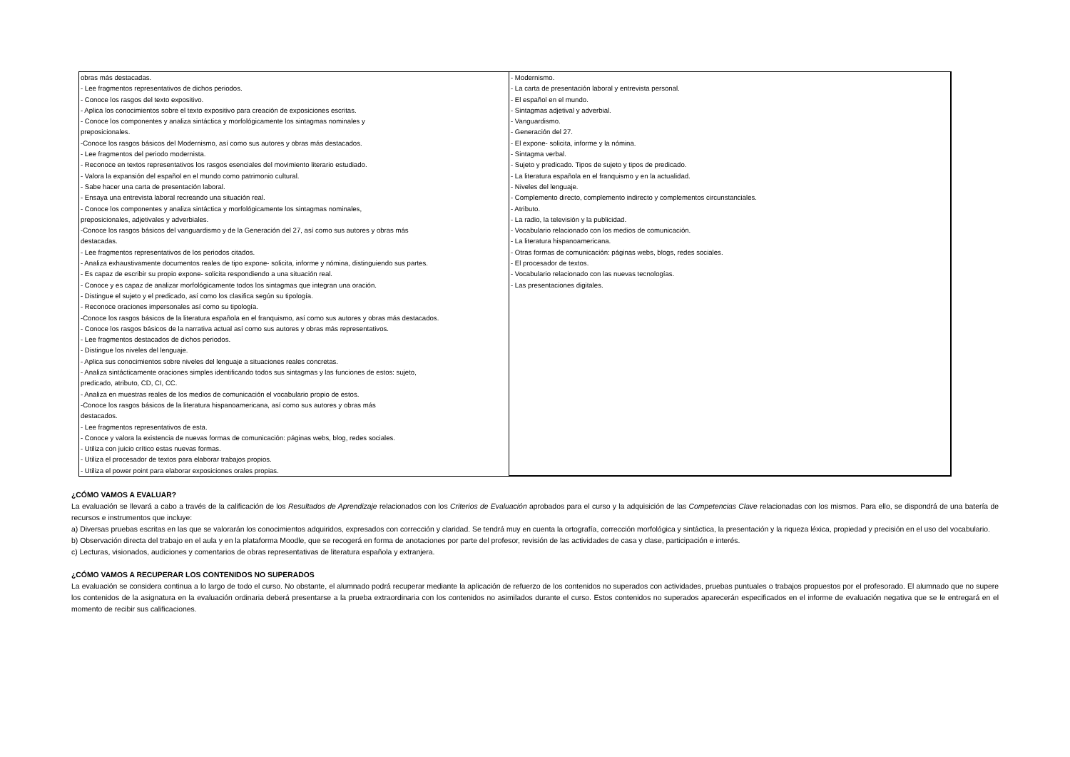| obras más destacadas. - Lee fragmentos representativos de dichos periodos. - Conoce los rasgos del texto expositivo. - Aplica los conocimientos sobre el texto expositivo para creación de exposiciones escritas. - Conoce los componentes y analiza sintáctica y morfológicamente los sintagmas nominales y preposicionales. -Conoce los rasgos básicos del Modernismo, así como sus autores y obras más destacados. - Lee fragmentos del periodo modernista. - Reconoce en textos representativos los rasgos esenciales del movimiento literario estudiado. - Valora la expansión del español en el mundo como patrimonio cultural. - Sabe hacer una carta de presentación laboral. - Ensaya una entrevista laboral recreando una situación real. - Conoce los componentes y analiza sintáctica y morfológicamente los sintagmas nominales, preposicionales, adjetivales y adverbiales. -Conoce los rasgos básicos del vanguardismo y de la Generación del 27, así como sus autores y obras más destacadas. - Lee fragmentos representativos de los periodos citados. - Analiza exhaustivamente documentos reales de tipo expone- solicita, informe y nómina, distinguiendo sus partes. - Es capaz de escribir su propio expone- solicita respondiendo a una situación real. - Conoce y es capaz de analizar morfológicamente todos los sintagmas que integran una oración. - Distingue el sujeto y el predicado, así como los clasifica según su tipología. - Reconoce oraciones impersonales así como su tipología. -Conoce los rasgos básicos de la literatura española en el franquismo, así como sus autores y obras más destacados. - Conoce los rasgos básicos de la narrativa actual así como sus autores y obras más representativos. - Lee fragmentos destacados de dichos periodos. - Distingue los niveles del lenguaje. - Aplica sus conocimientos sobre niveles del lenguaje a situaciones reales concretas. - Analiza sintácticamente oraciones simples identificando todos sus sintagmas y las funciones de estos: sujeto, predicado, atributo, CD, CI, CC. - Analiza en muestras reales de los medios de comunicación el vocabulario propio de estos. -Conoce los rasgos básicos de la literatura hispanoamericana, así como sus autores y obras más destacados. - Lee fragmentos representativos de esta. - Conoce y valora la existencia de nuevas formas de comunicación: páginas webs, blog, redes sociales. - Utiliza con juicio crítico estas nuevas formas. - Utiliza el procesador de textos para elaborar trabajos propios. - Utiliza el power point para elaborar exposiciones orales propias. | - Modernismo. - La carta de presentación laboral y entrevista personal. - El español en el mundo. - Sintagmas adjetival y adverbial. - Vanguardismo. - Generación del 27. - El expone- solicita, informe y la nómina. - Sintagma verbal. - Sujeto y predicado. Tipos de sujeto y tipos de predicado. - La literatura española en el franquismo y en la actualidad. - Niveles del lenguaje. - Complemento directo, complemento indirecto y complementos circunstanciales. - Atributo. - La radio, la televisión y la publicidad. - Vocabulario relacionado con los medios de comunicación. - La literatura hispanoamericana. - Otras formas de comunicación: páginas webs, blogs, redes sociales. - El procesador de textos. - Vocabulario relacionado con las nuevas tecnologías. - Las presentaciones digitales. |
¿CÓMO VAMOS A EVALUAR?
La evaluación se llevará a cabo a través de la calificación de los Resultados de Aprendizaje relacionados con los Criterios de Evaluación aprobados para el curso y la adquisición de las Competencias Clave relacionadas con los mismos. Para ello, se dispondrá de una batería de recursos e instrumentos que incluye:
a) Diversas pruebas escritas en las que se valorarán los conocimientos adquiridos, expresados con corrección y claridad. Se tendrá muy en cuenta la ortografía, corrección morfológica y sintáctica, la presentación y la riqueza léxica, propiedad y precisión en el uso del vocabulario.
b) Observación directa del trabajo en el aula y en la plataforma Moodle, que se recogerá en forma de anotaciones por parte del profesor, revisión de las actividades de casa y clase, participación e interés.
c) Lecturas, visionados, audiciones y comentarios de obras representativas de literatura española y extranjera.
¿CÓMO VAMOS A RECUPERAR LOS CONTENIDOS NO SUPERADOS
La evaluación se considera continua a lo largo de todo el curso. No obstante, el alumnado podrá recuperar mediante la aplicación de refuerzo de los contenidos no superados con actividades, pruebas puntuales o trabajos propuestos por el profesorado. El alumnado que no supere los contenidos de la asignatura en la evaluación ordinaria deberá presentarse a la prueba extraordinaria con los contenidos no asimilados durante el curso. Estos contenidos no superados aparecerán especificados en el informe de evaluación negativa que se le entregará en el momento de recibir sus calificaciones.